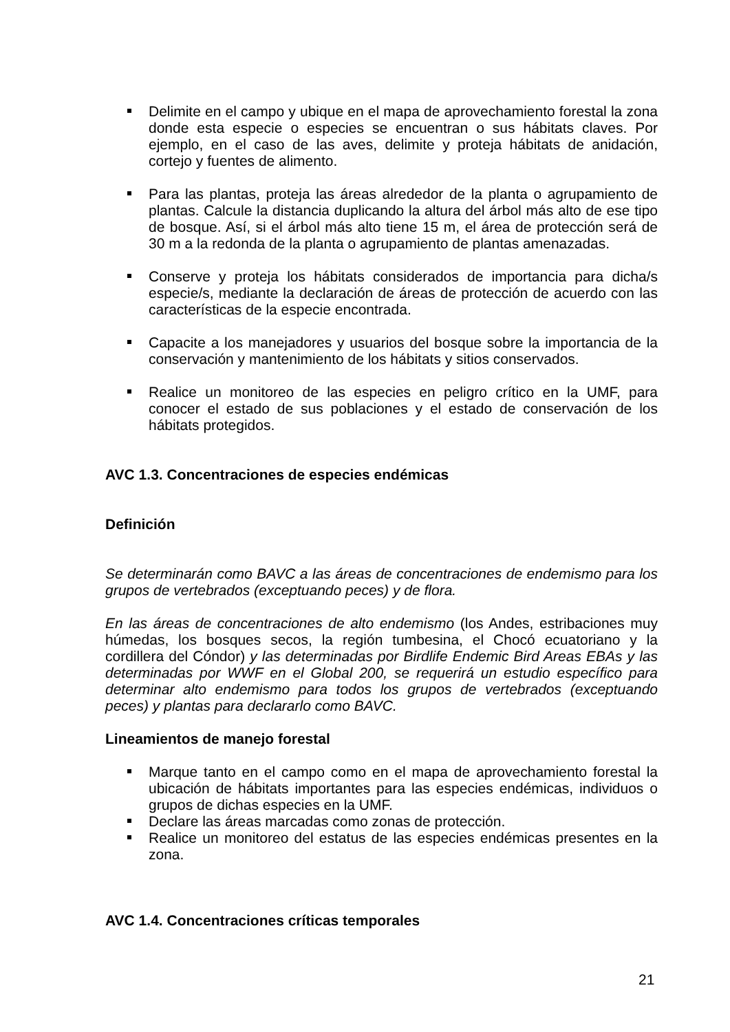Delimite en el campo y ubique en el mapa de aprovechamiento forestal la zona donde esta especie o especies se encuentran o sus hábitats claves. Por ejemplo, en el caso de las aves, delimite y proteja hábitats de anidación, cortejo y fuentes de alimento.
Para las plantas, proteja las áreas alrededor de la planta o agrupamiento de plantas. Calcule la distancia duplicando la altura del árbol más alto de ese tipo de bosque. Así, si el árbol más alto tiene 15 m, el área de protección será de 30 m a la redonda de la planta o agrupamiento de plantas amenazadas.
Conserve y proteja los hábitats considerados de importancia para dicha/s especie/s, mediante la declaración de áreas de protección de acuerdo con las características de la especie encontrada.
Capacite a los manejadores y usuarios del bosque sobre la importancia de la conservación y mantenimiento de los hábitats y sitios conservados.
Realice un monitoreo de las especies en peligro crítico en la UMF, para conocer el estado de sus poblaciones y el estado de conservación de los hábitats protegidos.
AVC 1.3. Concentraciones de especies endémicas
Definición
Se determinarán como BAVC a las áreas de concentraciones de endemismo para los grupos de vertebrados (exceptuando peces) y de flora.
En las áreas de concentraciones de alto endemismo (los Andes, estribaciones muy húmedas, los bosques secos, la región tumbesina, el Chocó ecuatoriano y la cordillera del Cóndor) y las determinadas por Birdlife Endemic Bird Areas EBAs y las determinadas por WWF en el Global 200, se requerirá un estudio específico para determinar alto endemismo para todos los grupos de vertebrados (exceptuando peces) y plantas para declararlo como BAVC.
Lineamientos de manejo forestal
Marque tanto en el campo como en el mapa de aprovechamiento forestal la ubicación de hábitats importantes para las especies endémicas, individuos o grupos de dichas especies en la UMF.
Declare las áreas marcadas como zonas de protección.
Realice un monitoreo del estatus de las especies endémicas presentes en la zona.
AVC 1.4. Concentraciones críticas temporales
21